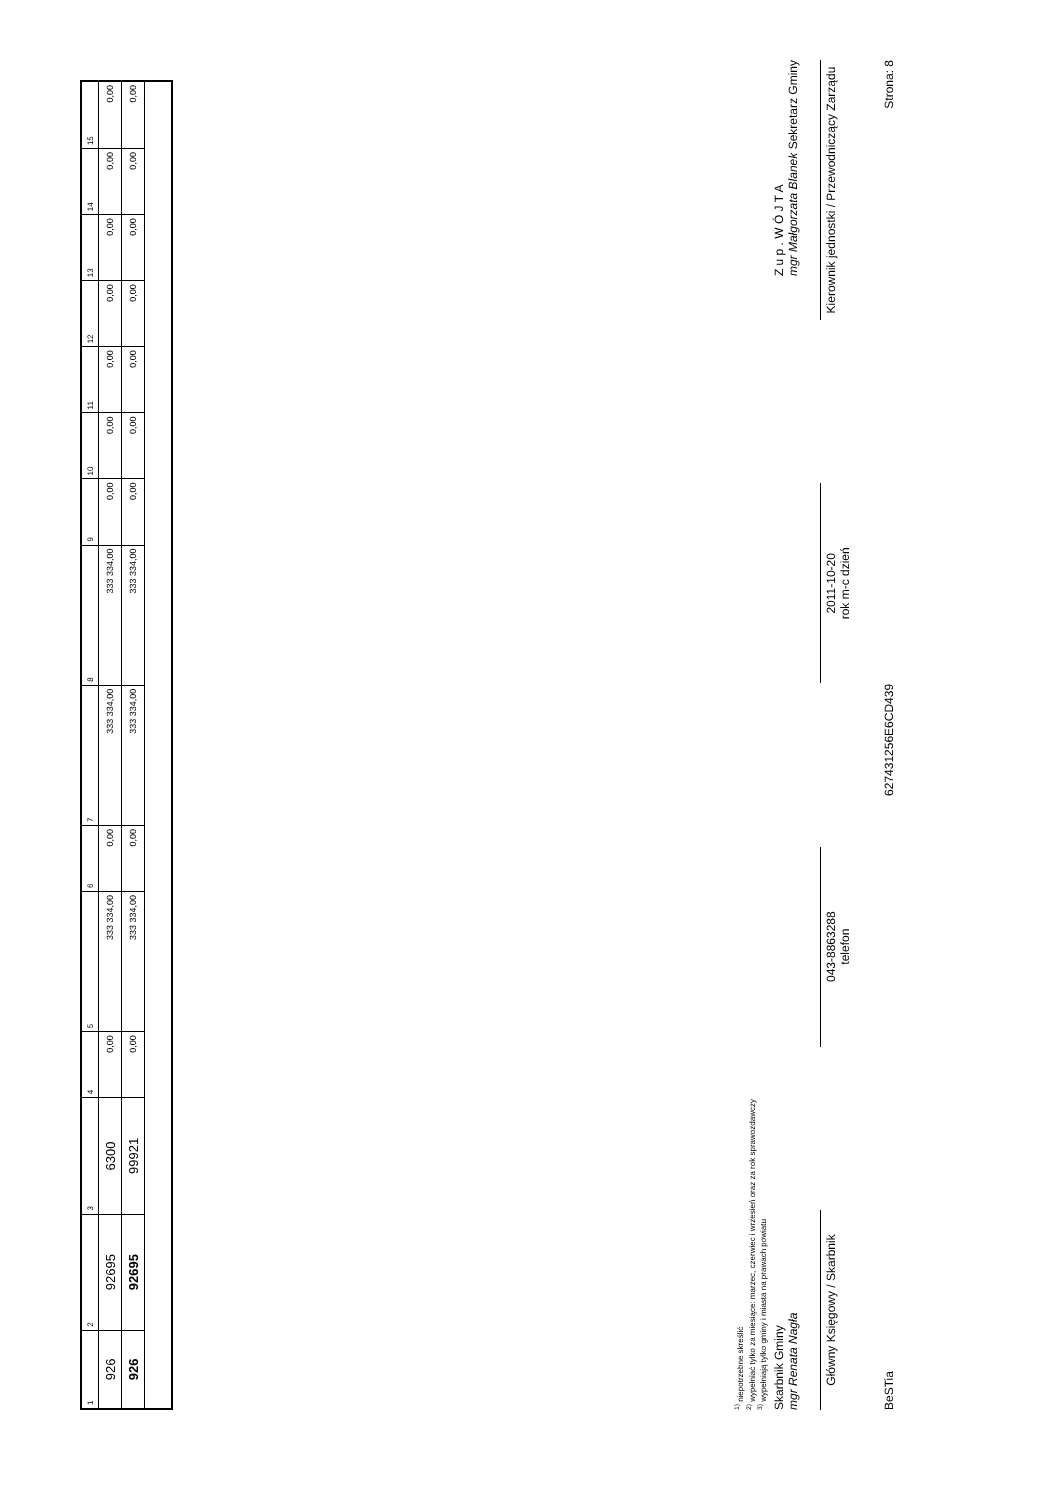| 1 | 2 | 3 | 4 | 5 | 6 | 7 | 8 | 9 | 10 | 11 | 12 | 13 | 14 | 15 |
| --- | --- | --- | --- | --- | --- | --- | --- | --- | --- | --- | --- | --- | --- | --- |
| 926 | 92695 | 6300 | 0,00 | 333 334,00 | 0,00 | 333 334,00 | 333 334,00 | 0,00 | 0,00 | 0,00 | 0,00 | 0,00 | 0,00 | 0,00 |
| 926 | 92695 | 99921 | 0,00 | 333 334,00 | 0,00 | 333 334,00 | 333 334,00 | 0,00 | 0,00 | 0,00 | 0,00 | 0,00 | 0,00 | 0,00 |
<sup>1)</sup> niepotrzebne skreślić
<sup>2)</sup> wypełniać tylko za miesiące: marzec, czerwiec i wrzesień oraz za rok sprawozdawczy
<sup>3)</sup> wypełniają tylko gminy i miasta na prawach powiatu
Skarbnik Gminy
mgr Renata Nagła Z u p . W Ó J T A
mgr Małgorzata Blanek Sekretarz Gminy
Główny Księgowy / Skarbnik
043-8863288
telefon
2011-10-20
rok m-c dzień
Kierownik jednostki / Przewodniczący Zarządu
BeSTia 627431256E6CD439 Strona: 8